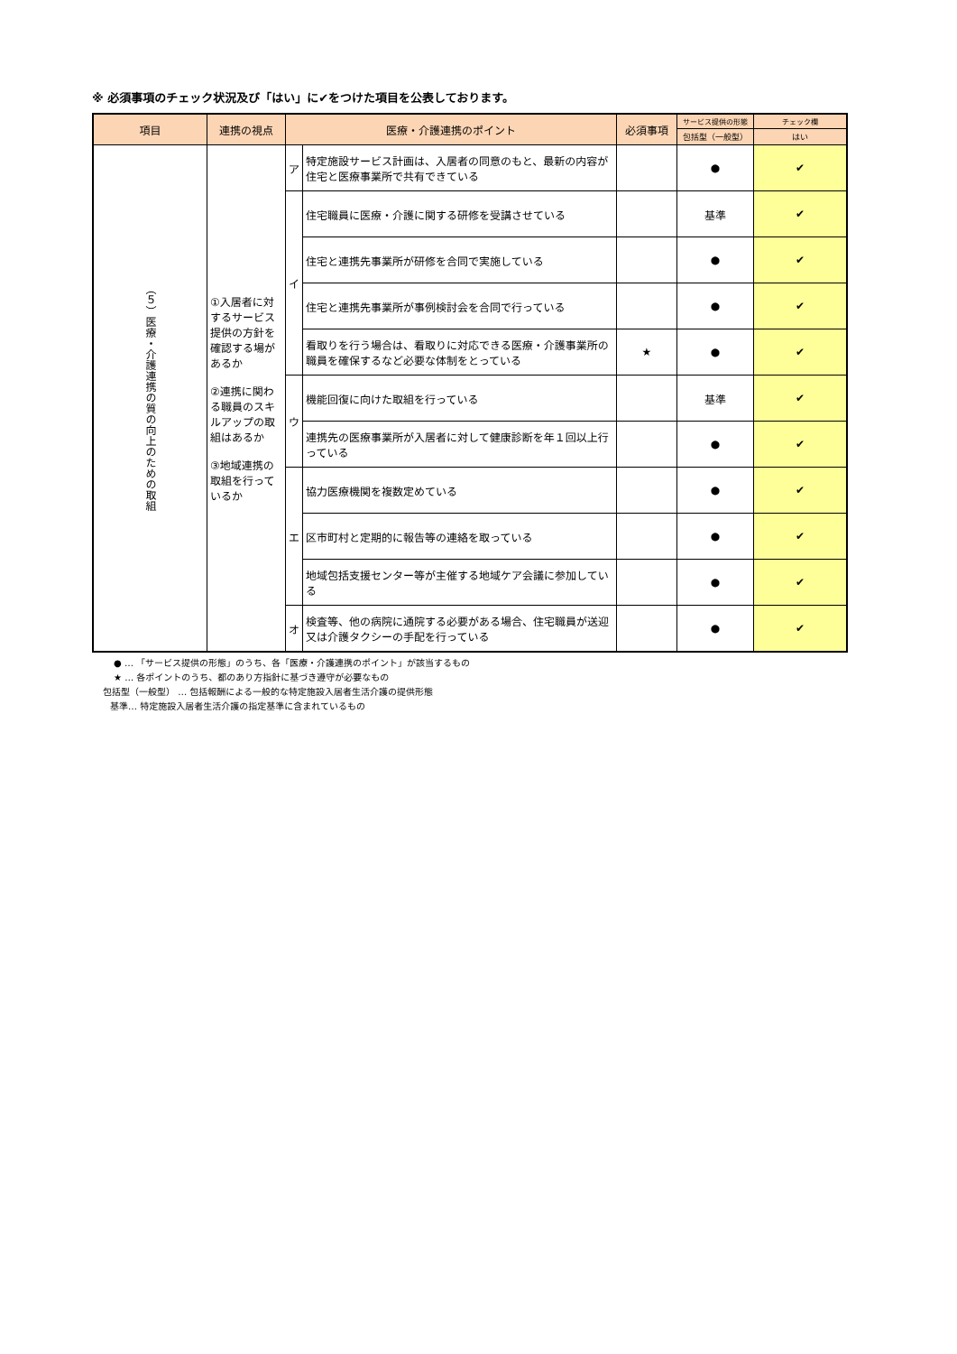※ 必須事項のチェック状況及び「はい」に✔をつけた項目を公表しております。
| 項目 | 連携の視点 | 医療・介護連携のポイント | | 必須事項 | サービス提供の形態 | チェック欄 |
| --- | --- | --- | --- | --- | --- | --- |
| | | | | | 包括型（一般型） | はい |
| （５）医療・介護連携の質の向上のための取組 | ①入居者に対するサービス提供の方針を確認する場があるか ②連携に関わる職員のスキルアップの取組はあるか ③地域連携の取組を行っているか | ア | 特定施設サービス計画は、入居者の同意のもと、最新の内容が住宅と医療事業所で共有できている | | ● | ✔ |
| | | イ | 住宅職員に医療・介護に関する研修を受講させている | | 基準 | ✔ |
| | | | 住宅と連携先事業所が研修を合同で実施している | | ● | ✔ |
| | | | 住宅と連携先事業所が事例検討会を合同で行っている | | ● | ✔ |
| | | | 看取りを行う場合は、看取りに対応できる医療・介護事業所の職員を確保するなど必要な体制をとっている | ★ | ● | ✔ |
| | | ウ | 機能回復に向けた取組を行っている | | 基準 | ✔ |
| | | | 連携先の医療事業所が入居者に対して健康診断を年１回以上行っている | | ● | ✔ |
| | | エ | 協力医療機関を複数定めている | | ● | ✔ |
| | | | 区市町村と定期的に報告等の連絡を取っている | | ● | ✔ |
| | | | 地域包括支援センター等が主催する地域ケア会議に参加している | | ● | ✔ |
| | | オ | 検査等、他の病院に通院する必要がある場合、住宅職員が送迎又は介護タクシーの手配を行っている | | ● | ✔ |
● … 「サービス提供の形態」のうち、各「医療・介護連携のポイント」が該当するもの
★ … 各ポイントのうち、都のあり方指針に基づき遵守が必要なもの
包括型（一般型） … 包括報酬による一般的な特定施設入居者生活介護の提供形態
基準… 特定施設入居者生活介護の指定基準に含まれているもの